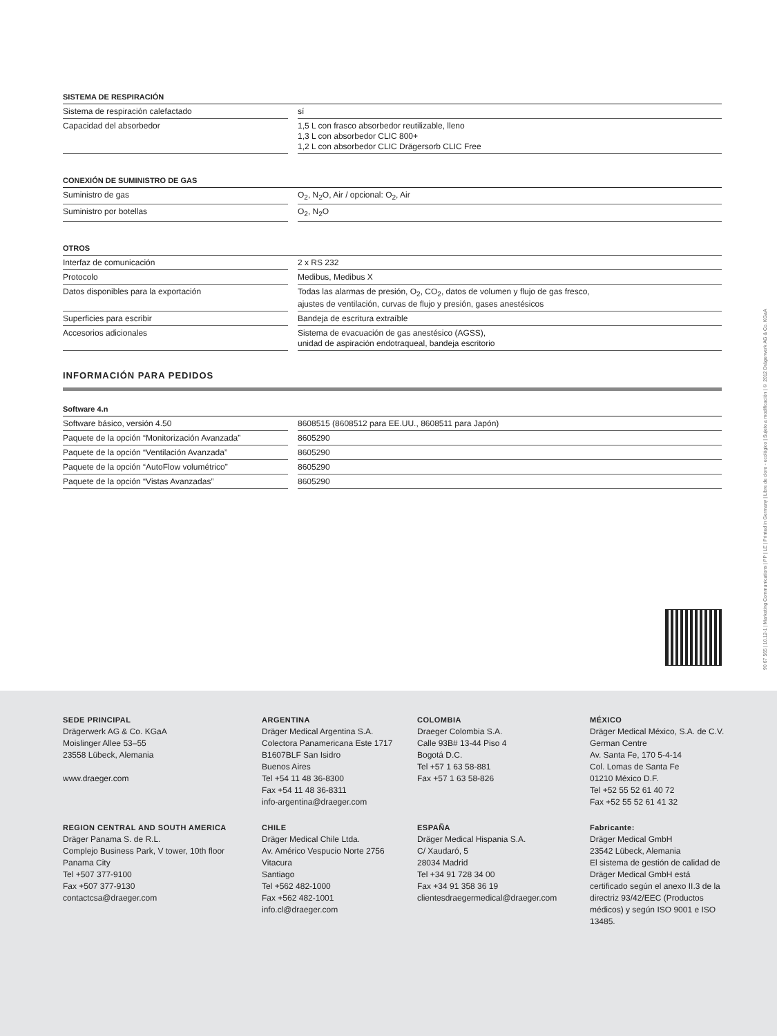| SISTEMA DE RESPIRACIÓN | | |
| --- | --- | --- |
| Sistema de respiración calefactado | | sí |
| Capacidad del absorbedor | | 1,5 L con frasco absorbedor reutilizable, lleno 1,3 L con absorbedor CLIC 800+ 1,2 L con absorbedor CLIC Drägersorb CLIC Free |
| CONEXIÓN DE SUMINISTRO DE GAS | | |
| --- | --- | --- |
| Suministro de gas | | O<sub>2</sub>, N<sub>2</sub>O, Air / opcional: O<sub>2</sub>, Air |
| Suministro por botellas | | O<sub>2</sub>, N<sub>2</sub>O |
| OTROS | | |
| --- | --- | --- |
| Interfaz de comunicación | | 2 x RS 232 |
| Protocolo | | Medibus, Medibus X |
| Datos disponibles para la exportación | | Todas las alarmas de presión, O<sub>2</sub>, CO<sub>2</sub>, datos de volumen y flujo de gas fresco, ajustes de ventilación, curvas de flujo y presión, gases anestésicos |
| Superficies para escribir | | Bandeja de escritura extraíble |
| Accesorios adicionales | | Sistema de evacuación de gas anestésico (AGSS), unidad de aspiración endotraqueal, bandeja escritorio |
INFORMACIÓN PARA PEDIDOS
| Software 4.n | | |
| --- | --- | --- |
| Software básico, versión 4.50 | | 8608515 (8608512 para EE.UU., 8608511 para Japón) |
| Paquete de la opción “Monitorización Avanzada” | | 8605290 |
| Paquete de la opción “Ventilación Avanzada” | | 8605290 |
| Paquete de la opción “AutoFlow volumétrico” | | 8605290 |
| Paquete de la opción “Vistas Avanzadas” | | 8605290 |
90 67 565 | 10.12-1 | Marketing Communications | PP | LE | Printed in Germany | Libre de cloro - ecológico | Sujeto a modificación | © 2012 Drägerwerk AG & Co. KGaA
SEDE PRINCIPAL
Drägerwerk AG & Co. KGaA
Moislinger Allee 53–55
23558 Lübeck, Alemania
www.draeger.com
ARGENTINA
Dräger Medical Argentina S.A.
Colectora Panamericana Este 1717
B1607BLF San Isidro
Buenos Aires
Tel +54 11 48 36-8300
Fax +54 11 48 36-8311
info-argentina@draeger.com
COLOMBIA
Draeger Colombia S.A.
Calle 93B# 13-44 Piso 4
Bogotá D.C.
Tel +57 1 63 58-881
Fax +57 1 63 58-826
MÉXICO
Dräger Medical México, S.A. de C.V.
German Centre
Av. Santa Fe, 170 5-4-14
Col. Lomas de Santa Fe
01210 México D.F.
Tel +52 55 52 61 40 72
Fax +52 55 52 61 41 32
REGION CENTRAL AND SOUTH AMERICA
Dräger Panama S. de R.L.
Complejo Business Park, V tower, 10th floor
Panama City
Tel +507 377-9100
Fax +507 377-9130
contactcsa@draeger.com
CHILE
Dräger Medical Chile Ltda.
Av. Américo Vespucio Norte 2756
Vitacura
Santiago
Tel +562 482-1000
Fax +562 482-1001
info.cl@draeger.com
ESPAÑA
Dräger Medical Hispania S.A.
C/ Xaudaró, 5
28034 Madrid
Tel +34 91 728 34 00
Fax +34 91 358 36 19
clientesdraegermedical@draeger.com
Fabricante:
Dräger Medical GmbH
23542 Lübeck, Alemania
El sistema de gestión de calidad de Dräger Medical GmbH está certificado según el anexo II.3 de la directriz 93/42/EEC (Productos médicos) y según ISO 9001 e ISO 13485.